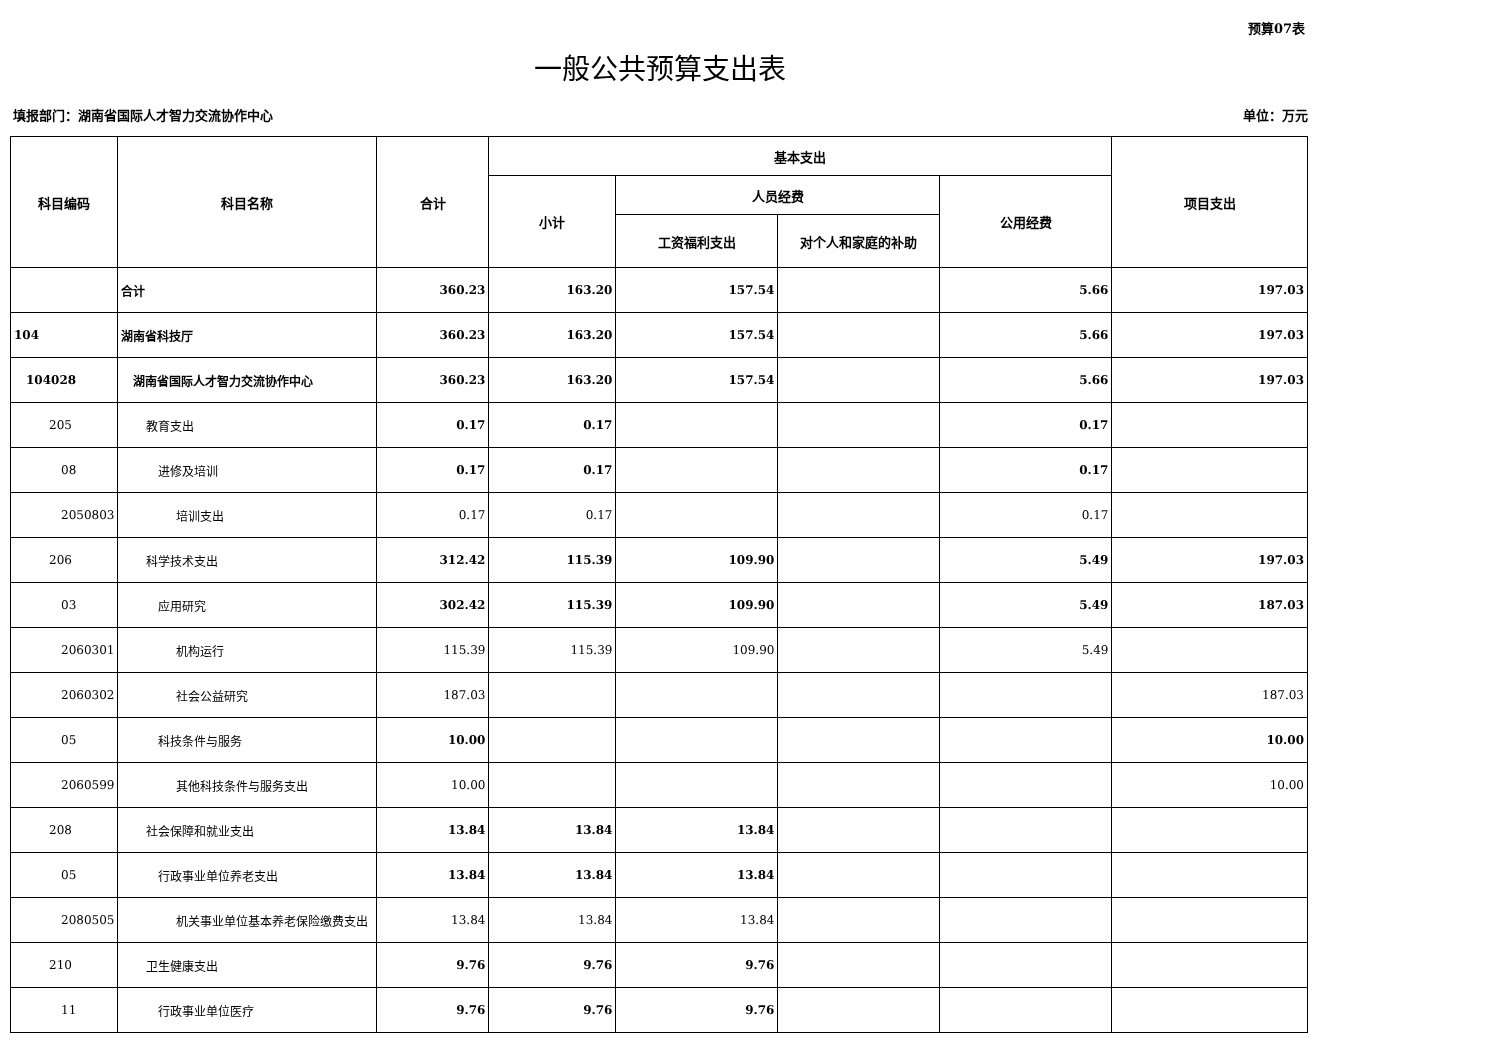预算07表
一般公共预算支出表
填报部门：湖南省国际人才智力交流协作中心 单位：万元
| 科目编码 | 科目名称 | 合计 | 基本支出 | | | | 项目支出 |
| --- | --- | --- | --- | --- | --- | --- | --- |
| | | | 小计 | 人员经费 | | 公用经费 | |
| | | | | 工资福利支出 | 对个人和家庭的补助 | | |
| | 合计 | 360.23 | 163.20 | 157.54 | | 5.66 | 197.03 |
| 104 | 湖南省科技厅 | 360.23 | 163.20 | 157.54 | | 5.66 | 197.03 |
| 104028 | 湖南省国际人才智力交流协作中心 | 360.23 | 163.20 | 157.54 | | 5.66 | 197.03 |
| 205 | 教育支出 | 0.17 | 0.17 | | | 0.17 | |
| 08 | 进修及培训 | 0.17 | 0.17 | | | 0.17 | |
| 2050803 | 培训支出 | 0.17 | 0.17 | | | 0.17 | |
| 206 | 科学技术支出 | 312.42 | 115.39 | 109.90 | | 5.49 | 197.03 |
| 03 | 应用研究 | 302.42 | 115.39 | 109.90 | | 5.49 | 187.03 |
| 2060301 | 机构运行 | 115.39 | 115.39 | 109.90 | | 5.49 | |
| 2060302 | 社会公益研究 | 187.03 | | | | | 187.03 |
| 05 | 科技条件与服务 | 10.00 | | | | | 10.00 |
| 2060599 | 其他科技条件与服务支出 | 10.00 | | | | | 10.00 |
| 208 | 社会保障和就业支出 | 13.84 | 13.84 | 13.84 | | | |
| 05 | 行政事业单位养老支出 | 13.84 | 13.84 | 13.84 | | | |
| 2080505 | 机关事业单位基本养老保险缴费支出 | 13.84 | 13.84 | 13.84 | | | |
| 210 | 卫生健康支出 | 9.76 | 9.76 | 9.76 | | | |
| 11 | 行政事业单位医疗 | 9.76 | 9.76 | 9.76 | | | |